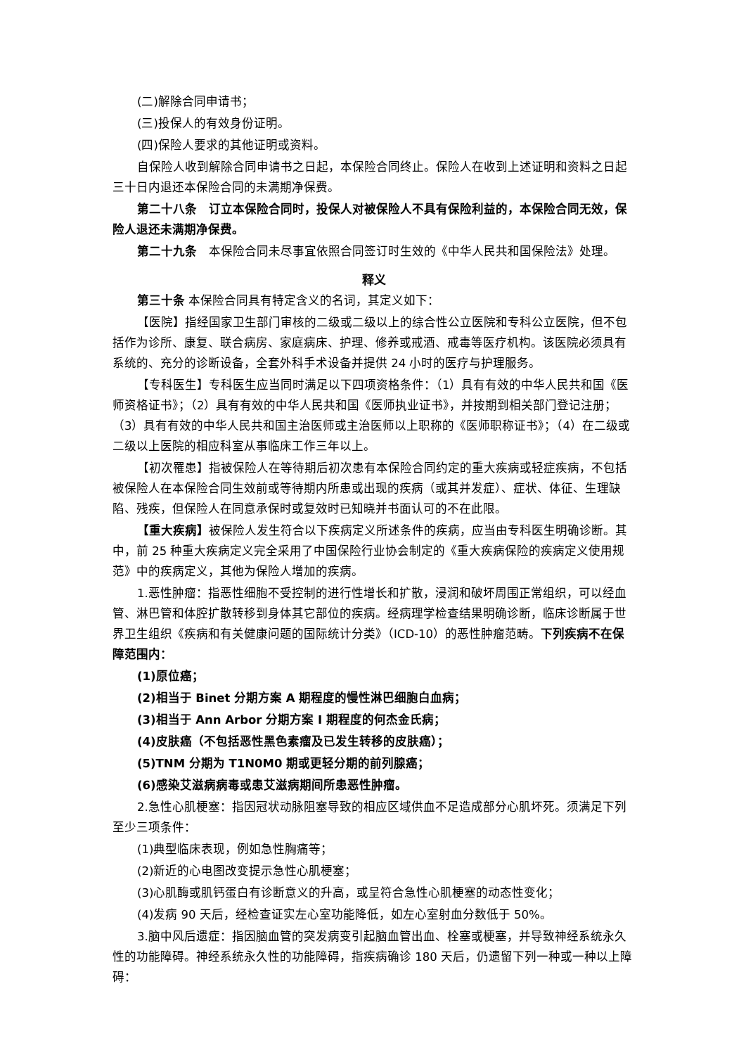(二)解除合同申请书；
(三)投保人的有效身份证明。
(四)保险人要求的其他证明或资料。
自保险人收到解除合同申请书之日起，本保险合同终止。保险人在收到上述证明和资料之日起三十日内退还本保险合同的未满期净保费。
第二十八条　订立本保险合同时，投保人对被保险人不具有保险利益的，本保险合同无效，保险人退还未满期净保费。
第二十九条　本保险合同未尽事宜依照合同签订时生效的《中华人民共和国保险法》处理。
释义
第三十条 本保险合同具有特定含义的名词，其定义如下：
【医院】指经国家卫生部门审核的二级或二级以上的综合性公立医院和专科公立医院，但不包括作为诊所、康复、联合病房、家庭病床、护理、修养或戒酒、戒毒等医疗机构。该医院必须具有系统的、充分的诊断设备，全套外科手术设备并提供 24 小时的医疗与护理服务。
【专科医生】专科医生应当同时满足以下四项资格条件：（1）具有有效的中华人民共和国《医师资格证书》；（2）具有有效的中华人民共和国《医师执业证书》，并按期到相关部门登记注册；（3）具有有效的中华人民共和国主治医师或主治医师以上职称的《医师职称证书》；（4）在二级或二级以上医院的相应科室从事临床工作三年以上。
【初次罹患】指被保险人在等待期后初次患有本保险合同约定的重大疾病或轻症疾病，不包括被保险人在本保险合同生效前或等待期内所患或出现的疾病（或其并发症）、症状、体征、生理缺陷、残疾，但保险人在同意承保时或复效时已知晓并书面认可的不在此限。
【重大疾病】被保险人发生符合以下疾病定义所述条件的疾病，应当由专科医生明确诊断。其中，前 25 种重大疾病定义完全采用了中国保险行业协会制定的《重大疾病保险的疾病定义使用规范》中的疾病定义，其他为保险人增加的疾病。
1.恶性肿瘤：指恶性细胞不受控制的进行性增长和扩散，浸润和破坏周围正常组织，可以经血管、淋巴管和体腔扩散转移到身体其它部位的疾病。经病理学检查结果明确诊断，临床诊断属于世界卫生组织《疾病和有关健康问题的国际统计分类》（ICD-10）的恶性肿瘤范畴。下列疾病不在保障范围内：
(1)原位癌；
(2)相当于 Binet 分期方案 A 期程度的慢性淋巴细胞白血病；
(3)相当于 Ann Arbor 分期方案 I 期程度的何杰金氏病；
(4)皮肤癌（不包括恶性黑色素瘤及已发生转移的皮肤癌）；
(5)TNM 分期为 T1N0M0 期或更轻分期的前列腺癌；
(6)感染艾滋病病毒或患艾滋病期间所患恶性肿瘤。
2.急性心肌梗塞：指因冠状动脉阻塞导致的相应区域供血不足造成部分心肌坏死。须满足下列至少三项条件：
(1)典型临床表现，例如急性胸痛等；
(2)新近的心电图改变提示急性心肌梗塞；
(3)心肌酶或肌钙蛋白有诊断意义的升高，或呈符合急性心肌梗塞的动态性变化；
(4)发病 90 天后，经检查证实左心室功能降低，如左心室射血分数低于 50%。
3.脑中风后遗症：指因脑血管的突发病变引起脑血管出血、栓塞或梗塞，并导致神经系统永久性的功能障碍。神经系统永久性的功能障碍，指疾病确诊 180 天后，仍遗留下列一种或一种以上障碍：